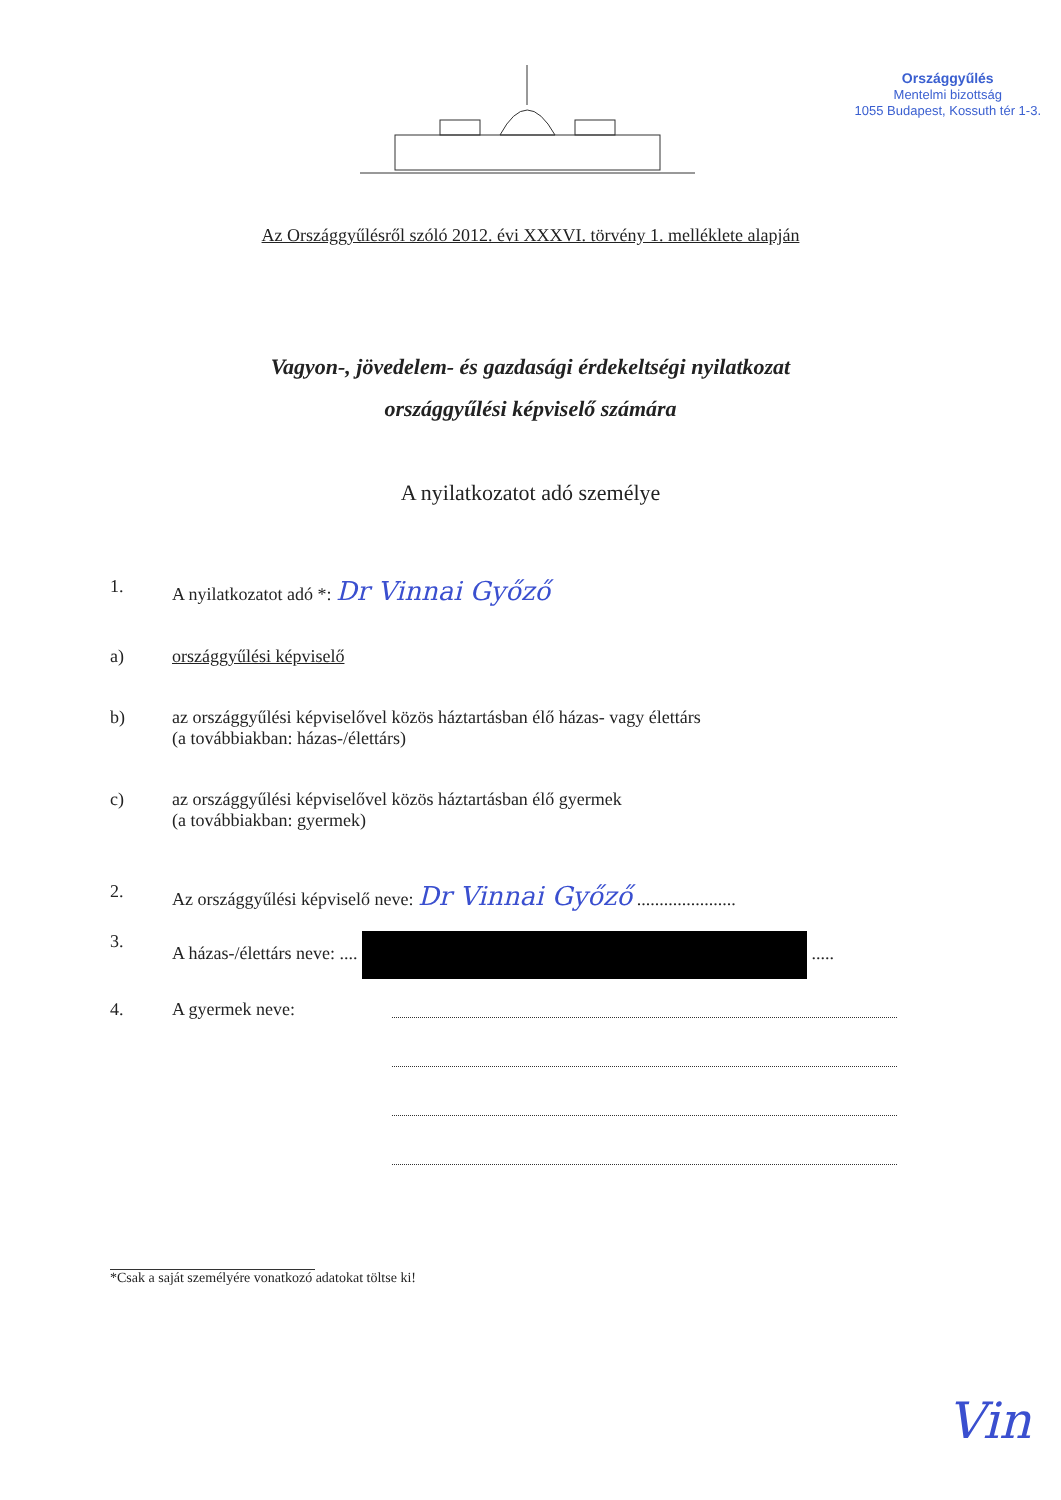Országgyűlés
Mentelmi bizottság
1055 Budapest, Kossuth tér 1-3.
Az Országgyűlésről szóló 2012. évi XXXVI. törvény 1. melléklete alapján
Vagyon-, jövedelem- és gazdasági érdekeltségi nyilatkozat
országgyűlési képviselő számára
A nyilatkozatot adó személye
1. A nyilatkozatot adó *: Dr Vinnai Győző
a) országgyűlési képviselő
b) az országgyűlési képviselővel közös háztartásban élő házas- vagy élettárs
(a továbbiakban: házas-/élettárs)
c) az országgyűlési képviselővel közös háztartásban élő gyermek
(a továbbiakban: gyermek)
2. Az országgyűlési képviselő neve: Dr Vinnai Győző ......................
3. A házas-/élettárs neve: .... .....
4. A gyermek neve:
*Csak a saját személyére vonatkozó adatokat töltse ki!
Vin